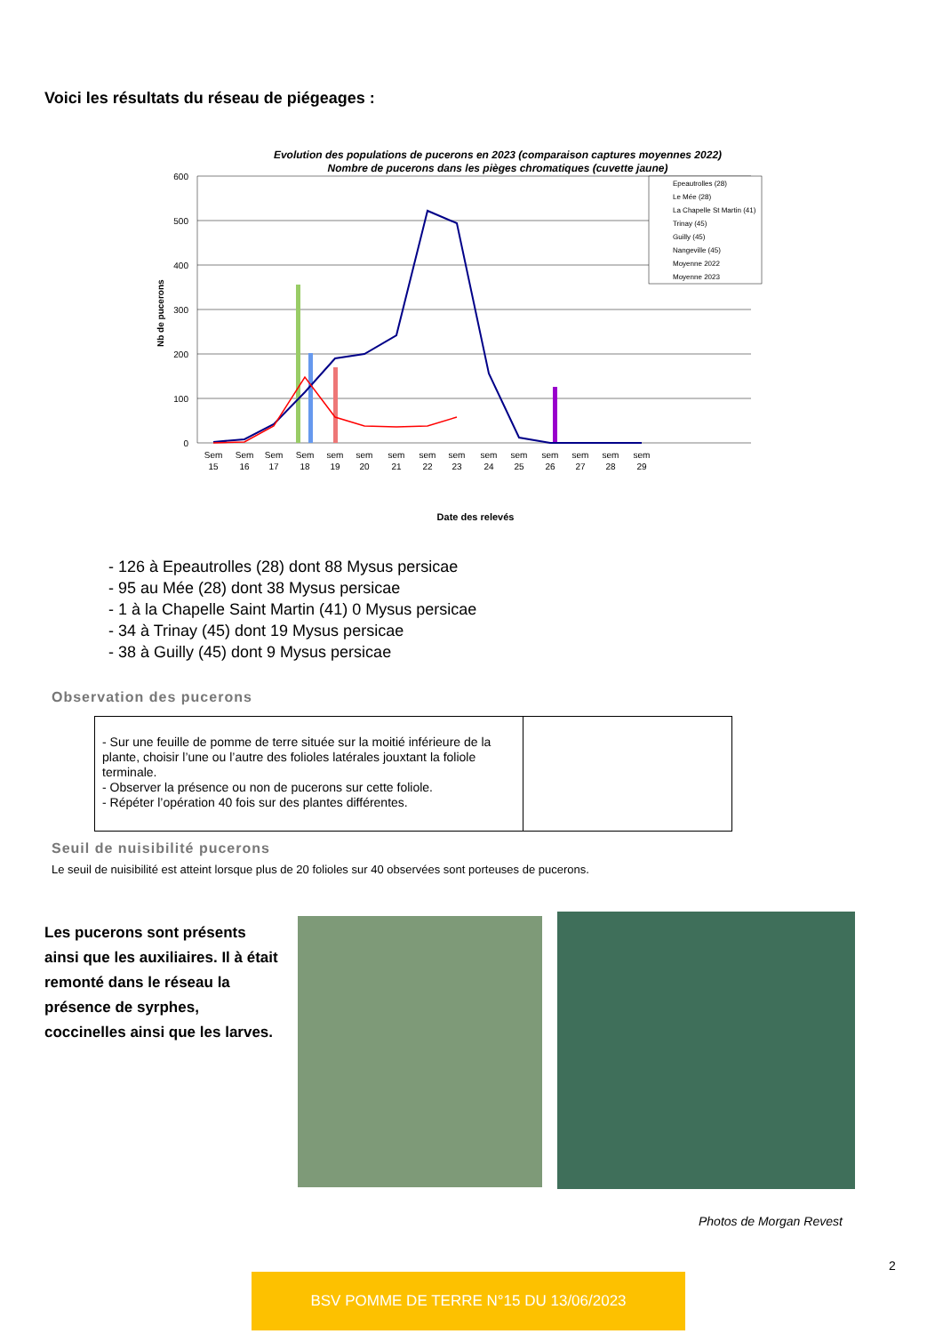Voici les résultats du réseau de piégeages :
Evolution des populations de pucerons en 2023 (comparaison captures moyennes 2022)
Nombre de pucerons dans les pièges chromatiques (cuvette jaune)
600
500
400
300
200
100
0
Nb de pucerons
Sem
15
Sem
16
Sem
17
Sem
18
sem
19
sem
20
sem
21
sem
22
sem
23
sem
24
sem
25
sem
26
sem
27
sem
28
sem
29
Date des relevés
Epeautrolles (28)
Le Mée (28)
La Chapelle St Martin (41)
Trinay (45)
Guilly (45)
Nangeville (45)
Moyenne 2022
Moyenne 2023
- 126 à Epeautrolles (28) dont 88 Mysus persicae
- 95 au Mée (28) dont 38 Mysus persicae
- 1 à la Chapelle Saint Martin (41) 0 Mysus persicae
- 34 à Trinay (45) dont 19 Mysus persicae
- 38 à Guilly (45) dont 9 Mysus persicae
Observation des pucerons
- Sur une feuille de pomme de terre située sur la moitié inférieure de la plante, choisir l’une ou l’autre des folioles latérales jouxtant la foliole terminale.
- Observer la présence ou non de pucerons sur cette foliole.
- Répéter l’opération 40 fois sur des plantes différentes.
Seuil de nuisibilité pucerons
Le seuil de nuisibilité est atteint lorsque plus de 20 folioles sur 40 observées sont porteuses de pucerons.
Les pucerons sont présents ainsi que les auxiliaires. Il à était remonté dans le réseau la présence de syrphes, coccinelles ainsi que les larves.
Photos de Morgan Revest
2
BSV POMME DE TERRE N°15 DU 13/06/2023